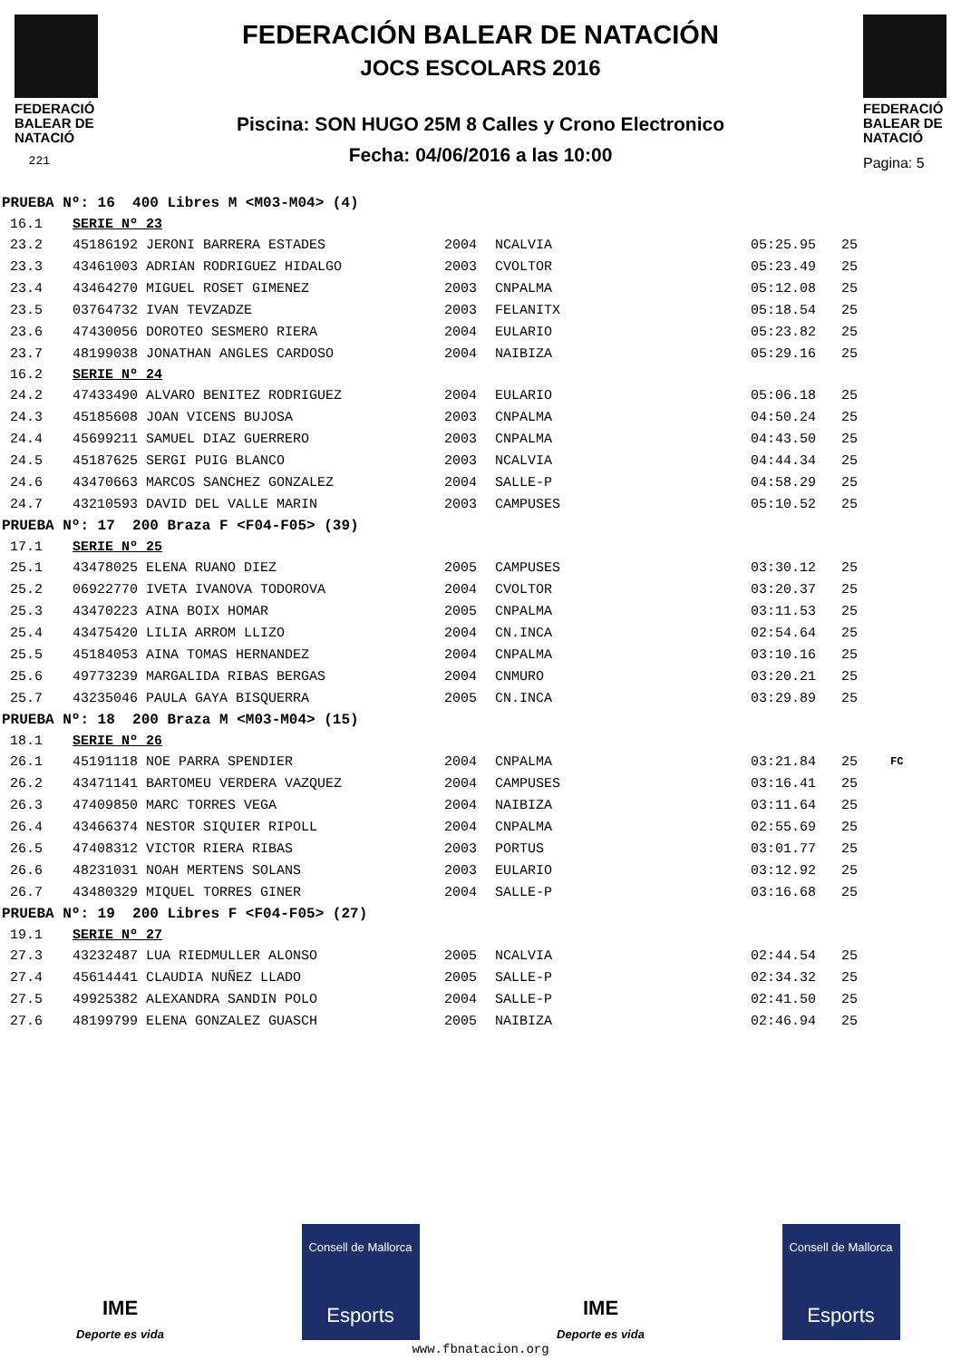FEDERACIÓ BALEAR DE NATACIÓ
221
FEDERACIÓN BALEAR DE NATACIÓN
JOCS ESCOLARS 2016
Piscina: SON HUGO 25M 8 Calles y Crono Electronico
Fecha: 04/06/2016 a las 10:00
FEDERACIÓ BALEAR DE NATACIÓ
Pagina: 5
| PRUEBA Nº: 16 400 Libres M <M03-M04> (4) | | | | | | |
| 16.1 | SERIE Nº 23 | | | | | |
| 23.2 | 45186192 JERONI BARRERA ESTADES | 2004 | NCALVIA | 05:25.95 | 25 | |
| 23.3 | 43461003 ADRIAN RODRIGUEZ HIDALGO | 2003 | CVOLTOR | 05:23.49 | 25 | |
| 23.4 | 43464270 MIGUEL ROSET GIMENEZ | 2003 | CNPALMA | 05:12.08 | 25 | |
| 23.5 | 03764732 IVAN TEVZADZE | 2003 | FELANITX | 05:18.54 | 25 | |
| 23.6 | 47430056 DOROTEO SESMERO RIERA | 2004 | EULARIO | 05:23.82 | 25 | |
| 23.7 | 48199038 JONATHAN ANGLES CARDOSO | 2004 | NAIBIZA | 05:29.16 | 25 | |
| 16.2 | SERIE Nº 24 | | | | | |
| 24.2 | 47433490 ALVARO BENITEZ RODRIGUEZ | 2004 | EULARIO | 05:06.18 | 25 | |
| 24.3 | 45185608 JOAN VICENS BUJOSA | 2003 | CNPALMA | 04:50.24 | 25 | |
| 24.4 | 45699211 SAMUEL DIAZ GUERRERO | 2003 | CNPALMA | 04:43.50 | 25 | |
| 24.5 | 45187625 SERGI PUIG BLANCO | 2003 | NCALVIA | 04:44.34 | 25 | |
| 24.6 | 43470663 MARCOS SANCHEZ GONZALEZ | 2004 | SALLE-P | 04:58.29 | 25 | |
| 24.7 | 43210593 DAVID DEL VALLE MARIN | 2003 | CAMPUSES | 05:10.52 | 25 | |
| PRUEBA Nº: 17 200 Braza F <F04-F05> (39) | | | | | | |
| 17.1 | SERIE Nº 25 | | | | | |
| 25.1 | 43478025 ELENA RUANO DIEZ | 2005 | CAMPUSES | 03:30.12 | 25 | |
| 25.2 | 06922770 IVETA IVANOVA TODOROVA | 2004 | CVOLTOR | 03:20.37 | 25 | |
| 25.3 | 43470223 AINA BOIX HOMAR | 2005 | CNPALMA | 03:11.53 | 25 | |
| 25.4 | 43475420 LILIA ARROM LLIZO | 2004 | CN.INCA | 02:54.64 | 25 | |
| 25.5 | 45184053 AINA TOMAS HERNANDEZ | 2004 | CNPALMA | 03:10.16 | 25 | |
| 25.6 | 49773239 MARGALIDA RIBAS BERGAS | 2004 | CNMURO | 03:20.21 | 25 | |
| 25.7 | 43235046 PAULA GAYA BISQUERRA | 2005 | CN.INCA | 03:29.89 | 25 | |
| PRUEBA Nº: 18 200 Braza M <M03-M04> (15) | | | | | | |
| 18.1 | SERIE Nº 26 | | | | | |
| 26.1 | 45191118 NOE PARRA SPENDIER | 2004 | CNPALMA | 03:21.84 | 25 | FC |
| 26.2 | 43471141 BARTOMEU VERDERA VAZQUEZ | 2004 | CAMPUSES | 03:16.41 | 25 | |
| 26.3 | 47409850 MARC TORRES VEGA | 2004 | NAIBIZA | 03:11.64 | 25 | |
| 26.4 | 43466374 NESTOR SIQUIER RIPOLL | 2004 | CNPALMA | 02:55.69 | 25 | |
| 26.5 | 47408312 VICTOR RIERA RIBAS | 2003 | PORTUS | 03:01.77 | 25 | |
| 26.6 | 48231031 NOAH MERTENS SOLANS | 2003 | EULARIO | 03:12.92 | 25 | |
| 26.7 | 43480329 MIQUEL TORRES GINER | 2004 | SALLE-P | 03:16.68 | 25 | |
| PRUEBA Nº: 19 200 Libres F <F04-F05> (27) | | | | | | |
| 19.1 | SERIE Nº 27 | | | | | |
| 27.3 | 43232487 LUA RIEDMULLER ALONSO | 2005 | NCALVIA | 02:44.54 | 25 | |
| 27.4 | 45614441 CLAUDIA NUÑEZ LLADO | 2005 | SALLE-P | 02:34.32 | 25 | |
| 27.5 | 49925382 ALEXANDRA SANDIN POLO | 2004 | SALLE-P | 02:41.50 | 25 | |
| 27.6 | 48199799 ELENA GONZALEZ GUASCH | 2005 | NAIBIZA | 02:46.94 | 25 | |
IME
Deporte es vida
Consell de Mallorca
Esports
IME
Deporte es vida
Consell de Mallorca
Esports
www.fbnatacion.org